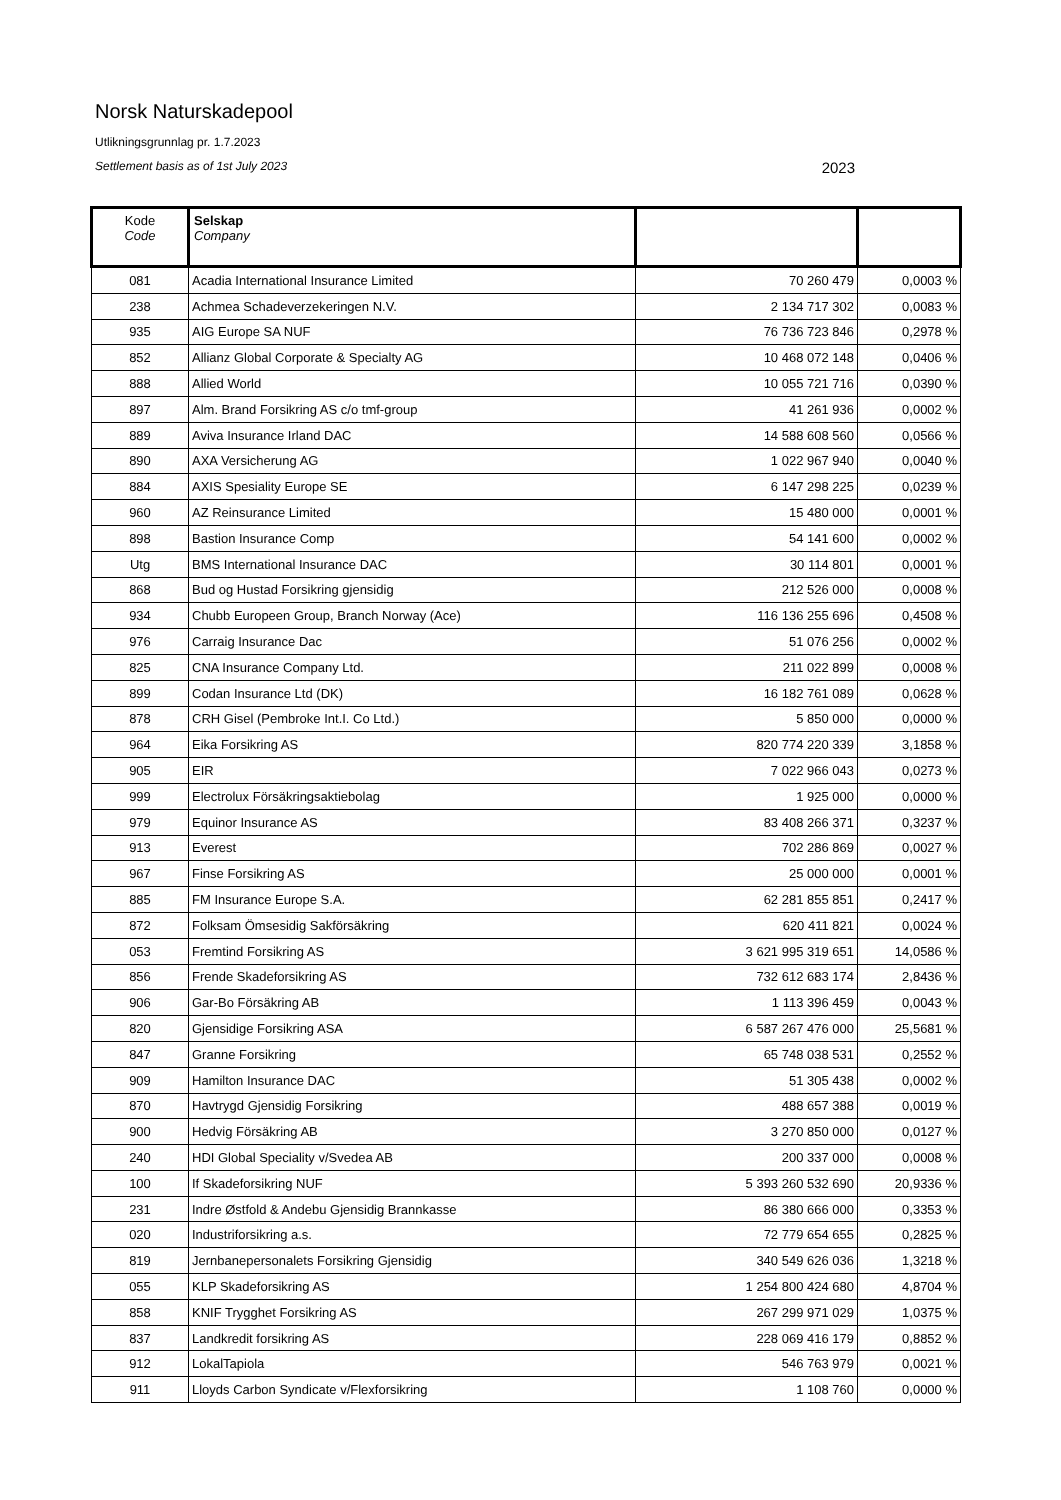Norsk Naturskadepool
Utlikningsgrunnlag pr. 1.7.2023
Settlement basis as of 1st July 2023 2023
| Kode Code | Selskap Company | | |
| --- | --- | --- | --- |
| 081 | Acadia International Insurance Limited | 70 260 479 | 0,0003 % |
| 238 | Achmea Schadeverzekeringen N.V. | 2 134 717 302 | 0,0083 % |
| 935 | AIG Europe SA NUF | 76 736 723 846 | 0,2978 % |
| 852 | Allianz Global Corporate & Specialty AG | 10 468 072 148 | 0,0406 % |
| 888 | Allied World | 10 055 721 716 | 0,0390 % |
| 897 | Alm. Brand Forsikring AS c/o tmf-group | 41 261 936 | 0,0002 % |
| 889 | Aviva Insurance Irland DAC | 14 588 608 560 | 0,0566 % |
| 890 | AXA Versicherung AG | 1 022 967 940 | 0,0040 % |
| 884 | AXIS Spesiality Europe SE | 6 147 298 225 | 0,0239 % |
| 960 | AZ Reinsurance Limited | 15 480 000 | 0,0001 % |
| 898 | Bastion Insurance Comp | 54 141 600 | 0,0002 % |
| Utg | BMS International Insurance DAC | 30 114 801 | 0,0001 % |
| 868 | Bud og Hustad Forsikring gjensidig | 212 526 000 | 0,0008 % |
| 934 | Chubb Europeen Group, Branch Norway (Ace) | 116 136 255 696 | 0,4508 % |
| 976 | Carraig Insurance Dac | 51 076 256 | 0,0002 % |
| 825 | CNA Insurance Company Ltd. | 211 022 899 | 0,0008 % |
| 899 | Codan Insurance Ltd (DK) | 16 182 761 089 | 0,0628 % |
| 878 | CRH Gisel (Pembroke Int.I. Co Ltd.) | 5 850 000 | 0,0000 % |
| 964 | Eika Forsikring AS | 820 774 220 339 | 3,1858 % |
| 905 | EIR | 7 022 966 043 | 0,0273 % |
| 999 | Electrolux Försäkringsaktiebolag | 1 925 000 | 0,0000 % |
| 979 | Equinor Insurance AS | 83 408 266 371 | 0,3237 % |
| 913 | Everest | 702 286 869 | 0,0027 % |
| 967 | Finse Forsikring AS | 25 000 000 | 0,0001 % |
| 885 | FM Insurance Europe S.A. | 62 281 855 851 | 0,2417 % |
| 872 | Folksam Ömsesidig Sakförsäkring | 620 411 821 | 0,0024 % |
| 053 | Fremtind Forsikring AS | 3 621 995 319 651 | 14,0586 % |
| 856 | Frende Skadeforsikring AS | 732 612 683 174 | 2,8436 % |
| 906 | Gar-Bo Försäkring AB | 1 113 396 459 | 0,0043 % |
| 820 | Gjensidige Forsikring ASA | 6 587 267 476 000 | 25,5681 % |
| 847 | Granne Forsikring | 65 748 038 531 | 0,2552 % |
| 909 | Hamilton Insurance DAC | 51 305 438 | 0,0002 % |
| 870 | Havtrygd Gjensidig Forsikring | 488 657 388 | 0,0019 % |
| 900 | Hedvig Försäkring AB | 3 270 850 000 | 0,0127 % |
| 240 | HDI Global Speciality v/Svedea AB | 200 337 000 | 0,0008 % |
| 100 | If Skadeforsikring NUF | 5 393 260 532 690 | 20,9336 % |
| 231 | Indre Østfold & Andebu Gjensidig Brannkasse | 86 380 666 000 | 0,3353 % |
| 020 | Industriforsikring a.s. | 72 779 654 655 | 0,2825 % |
| 819 | Jernbanepersonalets Forsikring Gjensidig | 340 549 626 036 | 1,3218 % |
| 055 | KLP Skadeforsikring AS | 1 254 800 424 680 | 4,8704 % |
| 858 | KNIF Trygghet Forsikring AS | 267 299 971 029 | 1,0375 % |
| 837 | Landkredit forsikring AS | 228 069 416 179 | 0,8852 % |
| 912 | LokalTapiola | 546 763 979 | 0,0021 % |
| 911 | Lloyds Carbon Syndicate v/Flexforsikring | 1 108 760 | 0,0000 % |